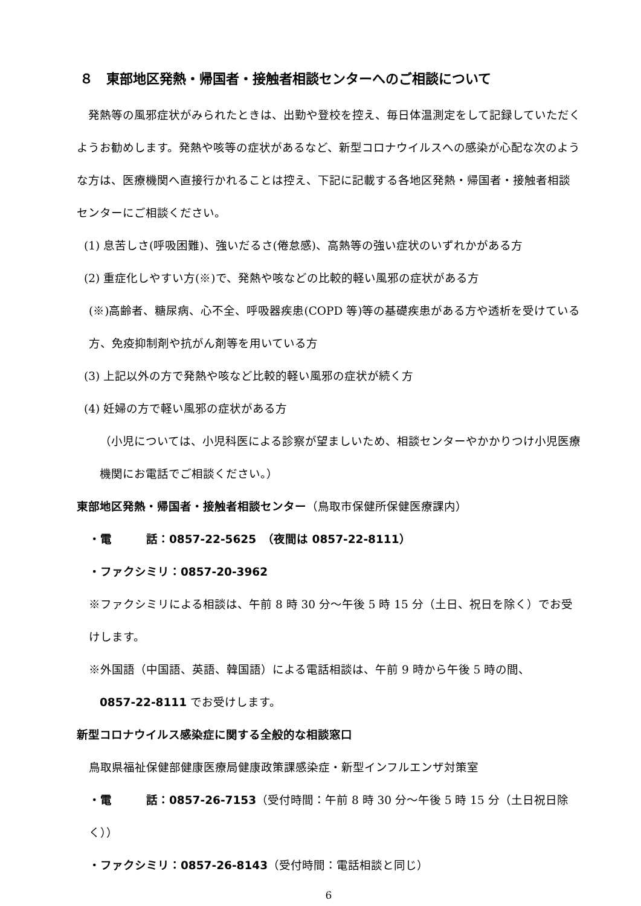８　東部地区発熱・帰国者・接触者相談センターへのご相談について
　発熱等の風邪症状がみられたときは、出勤や登校を控え、毎日体温測定をして記録していただくようお勧めします。発熱や咳等の症状があるなど、新型コロナウイルスへの感染が心配な次のような方は、医療機関へ直接行かれることは控え、下記に記載する各地区発熱・帰国者・接触者相談センターにご相談ください。
(1) 息苦しさ(呼吸困難)、強いだるさ(倦怠感)、高熱等の強い症状のいずれかがある方
(2) 重症化しやすい方(※)で、発熱や咳などの比較的軽い風邪の症状がある方
(※)高齢者、糖尿病、心不全、呼吸器疾患(COPD 等)等の基礎疾患がある方や透析を受けている方、免疫抑制剤や抗がん剤等を用いている方
(3) 上記以外の方で発熱や咳など比較的軽い風邪の症状が続く方
(4) 妊婦の方で軽い風邪の症状がある方
（小児については、小児科医による診察が望ましいため、相談センターやかかりつけ小児医療機関にお電話でご相談ください。）
東部地区発熱・帰国者・接触者相談センター（鳥取市保健所保健医療課内）
・電　　　話：0857-22-5625　（夜間は 0857-22-8111）
・ファクシミリ：0857-20-3962
※ファクシミリによる相談は、午前 8 時 30 分～午後 5 時 15 分（土日、祝日を除く）でお受けします。
※外国語（中国語、英語、韓国語）による電話相談は、午前 9 時から午後 5 時の間、
0857-22-8111 でお受けします。
新型コロナウイルス感染症に関する全般的な相談窓口
鳥取県福祉保健部健康医療局健康政策課感染症・新型インフルエンザ対策室
・電　　　話：0857-26-7153（受付時間：午前 8 時 30 分～午後 5 時 15 分（土日祝日除く））
・ファクシミリ：0857-26-8143（受付時間：電話相談と同じ）
6